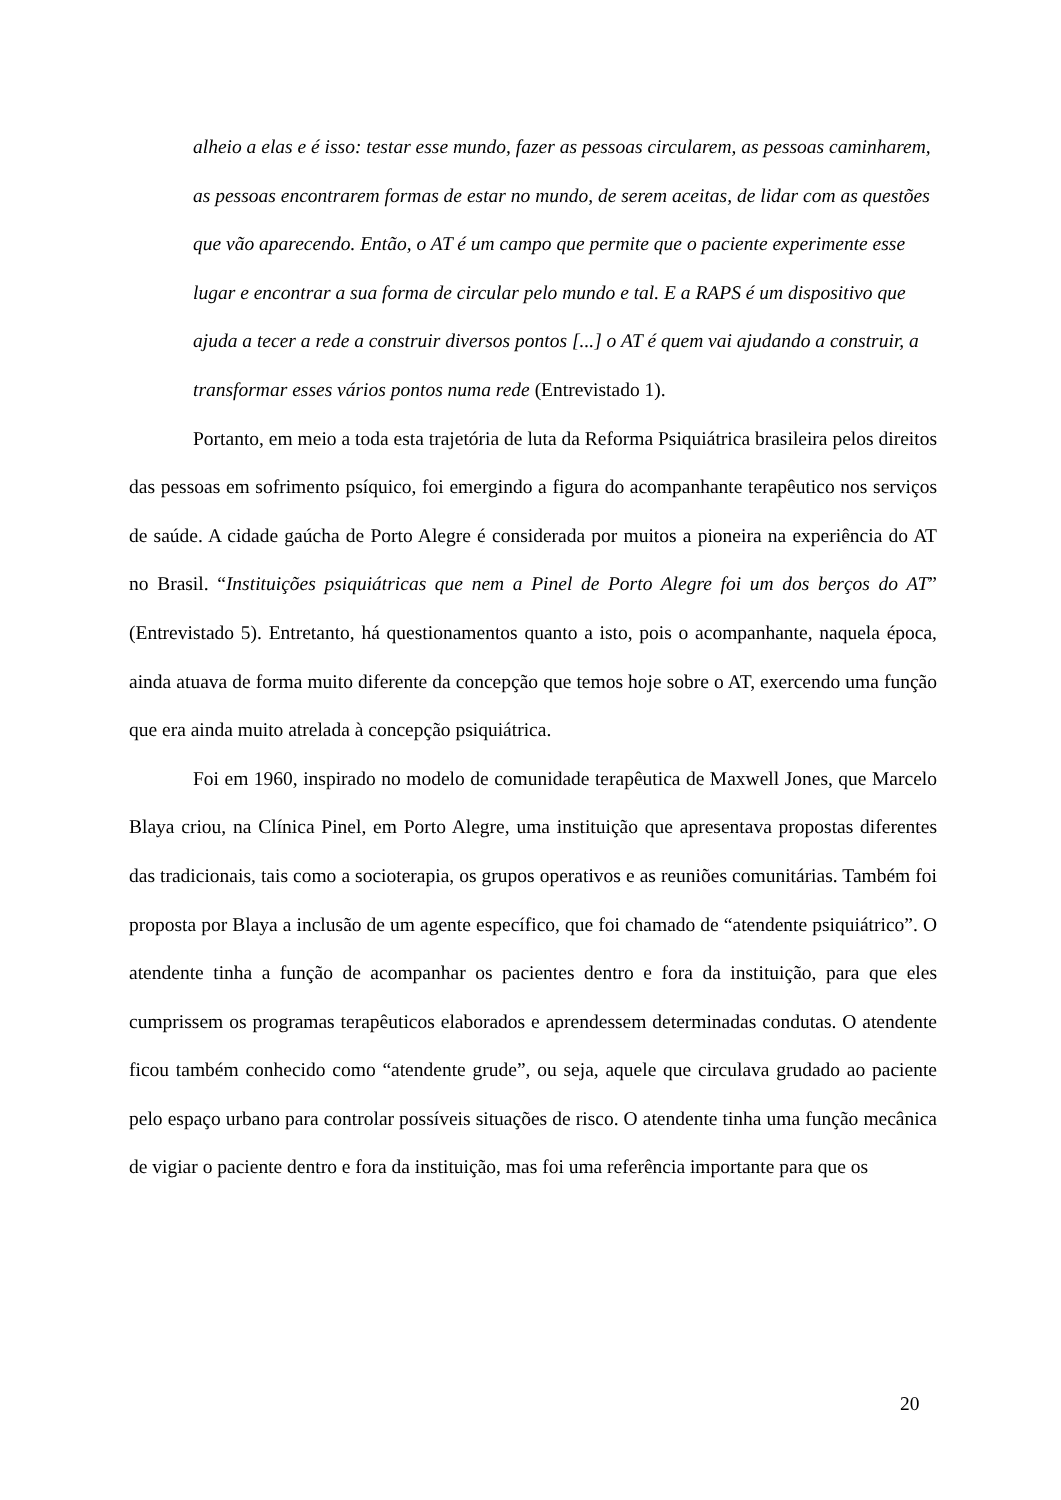alheio a elas e é isso: testar esse mundo, fazer as pessoas circularem, as pessoas caminharem, as pessoas encontrarem formas de estar no mundo, de serem aceitas, de lidar com as questões que vão aparecendo. Então, o AT é um campo que permite que o paciente experimente esse lugar e encontrar a sua forma de circular pelo mundo e tal. E a RAPS é um dispositivo que ajuda a tecer a rede a construir diversos pontos [...] o AT é quem vai ajudando a construir, a transformar esses vários pontos numa rede (Entrevistado 1).
Portanto, em meio a toda esta trajetória de luta da Reforma Psiquiátrica brasileira pelos direitos das pessoas em sofrimento psíquico, foi emergindo a figura do acompanhante terapêutico nos serviços de saúde. A cidade gaúcha de Porto Alegre é considerada por muitos a pioneira na experiência do AT no Brasil. “Instituições psiquiátricas que nem a Pinel de Porto Alegre foi um dos berços do AT” (Entrevistado 5). Entretanto, há questionamentos quanto a isto, pois o acompanhante, naquela época, ainda atuava de forma muito diferente da concepção que temos hoje sobre o AT, exercendo uma função que era ainda muito atrelada à concepção psiquiátrica.
Foi em 1960, inspirado no modelo de comunidade terapêutica de Maxwell Jones, que Marcelo Blaya criou, na Clínica Pinel, em Porto Alegre, uma instituição que apresentava propostas diferentes das tradicionais, tais como a socioterapia, os grupos operativos e as reuniões comunitárias. Também foi proposta por Blaya a inclusão de um agente específico, que foi chamado de “atendente psiquiátrico”. O atendente tinha a função de acompanhar os pacientes dentro e fora da instituição, para que eles cumprissem os programas terapêuticos elaborados e aprendessem determinadas condutas. O atendente ficou também conhecido como “atendente grude”, ou seja, aquele que circulava grudado ao paciente pelo espaço urbano para controlar possíveis situações de risco. O atendente tinha uma função mecânica de vigiar o paciente dentro e fora da instituição, mas foi uma referência importante para que os
20